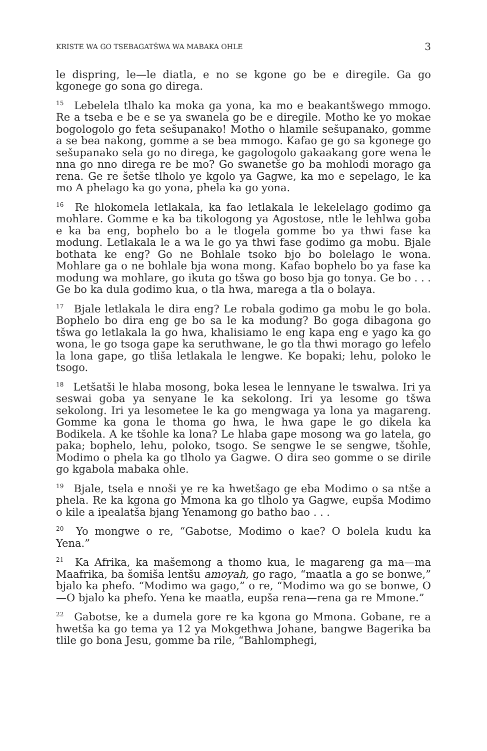KRISTE WA GO TSEBAGATŠWA WA MABAKA OHLE 3
le dispring, le—le diatla, e no se kgone go be e diregile. Ga go kgonege go sona go direga.
<sup>15</sup> Lebelela tlhalo ka moka ga yona, ka mo e beakantšwego mmogo. Re a tseba e be e se ya swanela go be e diregile. Motho ke yo mokae bogologolo go feta sešupanako! Motho o hlamile sešupanako, gomme a se bea nakong, gomme a se bea mmogo. Kafao ge go sa kgonege go sešupanako sela go no direga, ke gagologolo gakaakang gore wena le nna go nno direga re be mo? Go swanetše go ba mohlodi morago ga rena. Ge re šetše tlholo ye kgolo ya Gagwe, ka mo e sepelago, le ka mo A phelago ka go yona, phela ka go yona.
<sup>16</sup> Re hlokomela letlakala, ka fao letlakala le lekelelago godimo ga mohlare. Gomme e ka ba tikologong ya Agostose, ntle le lehlwa goba e ka ba eng, bophelo bo a le tlogela gomme bo ya thwi fase ka modung. Letlakala le a wa le go ya thwi fase godimo ga mobu. Bjale bothata ke eng? Go ne Bohlale tsoko bjo bo bolelago le wona. Mohlare ga o ne bohlale bja wona mong. Kafao bophelo bo ya fase ka modung wa mohlare, go ikuta go tšwa go boso bja go tonya. Ge bo . . . Ge bo ka dula godimo kua, o tla hwa, marega a tla o bolaya.
<sup>17</sup> Bjale letlakala le dira eng? Le robala godimo ga mobu le go bola. Bophelo bo dira eng ge bo sa le ka modung? Bo goga dibagona go tšwa go letlakala la go hwa, khalisiamo le eng kapa eng e yago ka go wona, le go tsoga gape ka seruthwane, le go tla thwi morago go lefelo la lona gape, go tliša letlakala le lengwe. Ke bopaki; lehu, poloko le tsogo.
<sup>18</sup> Letšatši le hlaba mosong, boka lesea le lennyane le tswalwa. Iri ya seswai goba ya senyane le ka sekolong. Iri ya lesome go tšwa sekolong. Iri ya lesometee le ka go mengwaga ya lona ya magareng. Gomme ka gona le thoma go hwa, le hwa gape le go dikela ka Bodikela. A ke tšohle ka lona? Le hlaba gape mosong wa go latela, go paka; bophelo, lehu, poloko, tsogo. Se sengwe le se sengwe, tšohle, Modimo o phela ka go tlholo ya Gagwe. O dira seo gomme o se dirile go kgabola mabaka ohle.
<sup>19</sup> Bjale, tsela e nnoši ye re ka hwetšago ge eba Modimo o sa ntše a phela. Re ka kgona go Mmona ka go tlholo ya Gagwe, eupša Modimo o kile a ipealatša bjang Yenamong go batho bao . . .
<sup>20</sup> Yo mongwe o re, “Gabotse, Modimo o kae? O bolela kudu ka Yena.”
<sup>21</sup> Ka Afrika, ka mašemong a thomo kua, le magareng ga ma—ma Maafrika, ba šomiša lentšu amoyah, go rago, “maatla a go se bonwe,” bjalo ka phefo. “Modimo wa gago,” o re, “Modimo wa go se bonwe, O—O bjalo ka phefo. Yena ke maatla, eupša rena—rena ga re Mmone.”
<sup>22</sup> Gabotse, ke a dumela gore re ka kgona go Mmona. Gobane, re a hwetša ka go tema ya 12 ya Mokgethwa Johane, bangwe Bagerika ba tlile go bona Jesu, gomme ba rile, “Bahlomphegi,